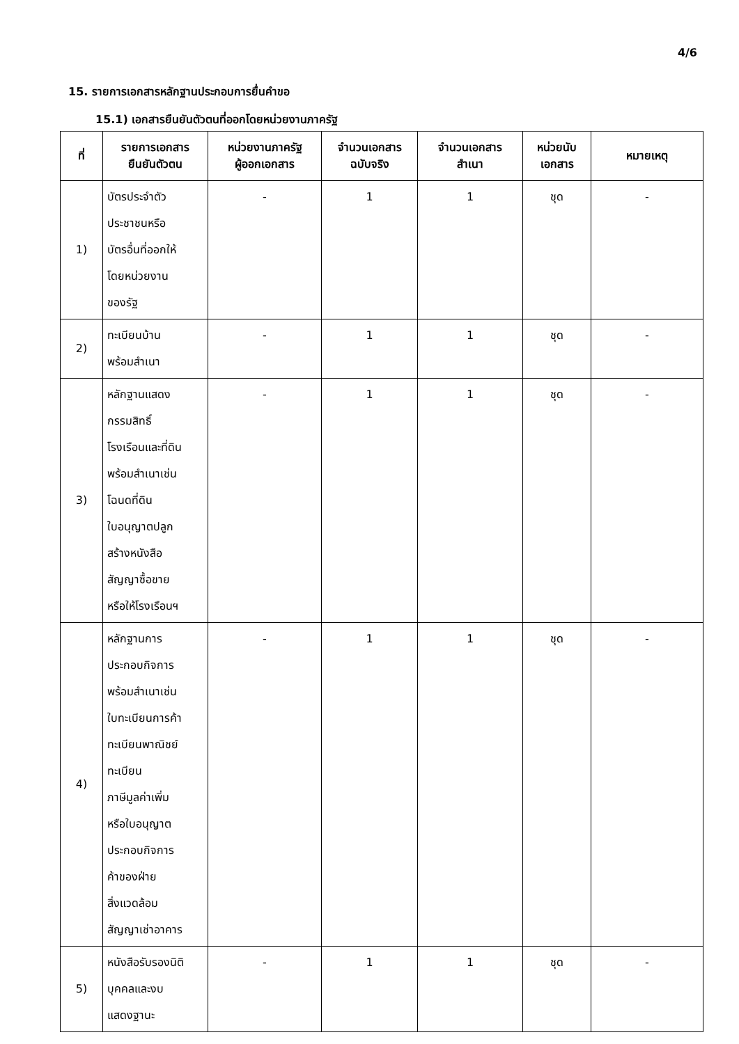4/6
15. รายการเอกสารหลักฐานประกอบการยื่นคำขอ
15.1) เอกสารยืนยันตัวตนที่ออกโดยหน่วยงานภาครัฐ
| ที่ | รายการเอกสาร ยืนยันตัวตน | หน่วยงานภาครัฐ ผู้ออกเอกสาร | จำนวนเอกสาร ฉบับจริง | จำนวนเอกสาร สำเนา | หน่วยนับ เอกสาร | หมายเหตุ |
| --- | --- | --- | --- | --- | --- | --- |
| 1) | บัตรประจำตัว ประชาชนหรือ บัตรอื่นที่ออกให้ โดยหน่วยงาน ของรัฐ | - | 1 | 1 | ชุด | - |
| 2) | ทะเบียนบ้าน พร้อมสำเนา | - | 1 | 1 | ชุด | - |
| 3) | หลักฐานแสดง กรรมสิทธิ์ โรงเรือนและที่ดิน พร้อมสำเนาเช่น โฉนดที่ดิน ใบอนุญาตปลูก สร้างหนังสือ สัญญาซื้อขาย หรือให้โรงเรือนฯ | - | 1 | 1 | ชุด | - |
| 4) | หลักฐานการ ประกอบกิจการ พร้อมสำเนาเช่น ใบทะเบียนการค้า ทะเบียนพาณิชย์ ทะเบียน ภาษีมูลค่าเพิ่ม หรือใบอนุญาต ประกอบกิจการ ค้าของฝ่าย สิ่งแวดล้อม สัญญาเช่าอาคาร | - | 1 | 1 | ชุด | - |
| 5) | หนังสือรับรองนิติ บุคคลและงบ แสดงฐานะ | - | 1 | 1 | ชุด | - |